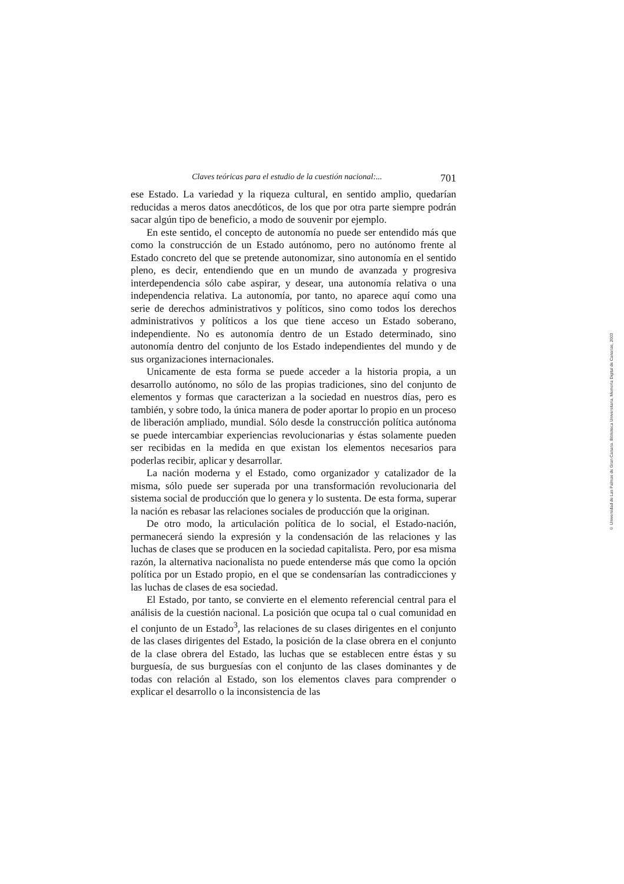Claves teóricas para el estudio de la cuestión nacional:... 701
ese Estado. La variedad y la riqueza cultural, en sentido amplio, quedarían reducidas a meros datos anecdóticos, de los que por otra parte siempre podrán sacar algún tipo de beneficio, a modo de souvenir por ejemplo.
En este sentido, el concepto de autonomía no puede ser entendido más que como la construcción de un Estado autónomo, pero no autónomo frente al Estado concreto del que se pretende autonomizar, sino autonomía en el sentido pleno, es decir, entendiendo que en un mundo de avanzada y progresiva interdependencia sólo cabe aspirar, y desear, una autonomía relativa o una independencia relativa. La autonomía, por tanto, no aparece aquí como una serie de derechos administrativos y políticos, sino como todos los derechos administrativos y políticos a los que tiene acceso un Estado soberano, independiente. No es autonomía dentro de un Estado determinado, sino autonomía dentro del conjunto de los Estado independientes del mundo y de sus organizaciones internacionales.
Unicamente de esta forma se puede acceder a la historia propia, a un desarrollo autónomo, no sólo de las propias tradiciones, sino del conjunto de elementos y formas que caracterizan a la sociedad en nuestros días, pero es también, y sobre todo, la única manera de poder aportar lo propio en un proceso de liberación ampliado, mundial. Sólo desde la construcción política autónoma se puede intercambiar experiencias revolucionarias y éstas solamente pueden ser recibidas en la medida en que existan los elementos necesarios para poderlas recibir, aplicar y desarrollar.
La nación moderna y el Estado, como organizador y catalizador de la misma, sólo puede ser superada por una transformación revolucionaria del sistema social de producción que lo genera y lo sustenta. De esta forma, superar la nación es rebasar las relaciones sociales de producción que la originan.
De otro modo, la articulación política de lo social, el Estado-nación, permanecerá siendo la expresión y la condensación de las relaciones y las luchas de clases que se producen en la sociedad capitalista. Pero, por esa misma razón, la alternativa nacionalista no puede entenderse más que como la opción política por un Estado propio, en el que se condensarían las contradicciones y las luchas de clases de esa sociedad.
El Estado, por tanto, se convierte en el elemento referencial central para el análisis de la cuestión nacional. La posición que ocupa tal o cual comunidad en el conjunto de un Estado<sup>3</sup>, las relaciones de su clases dirigentes en el conjunto de las clases dirigentes del Estado, la posición de la clase obrera en el conjunto de la clase obrera del Estado, las luchas que se establecen entre éstas y su burguesía, de sus burguesías con el conjunto de las clases dominantes y de todas con relación al Estado, son los elementos claves para comprender o explicar el desarrollo o la inconsistencia de las
© Universidad de Las Palmas de Gran Canaria. Biblioteca Universitaria. Memoria Digital de Canarias, 2003